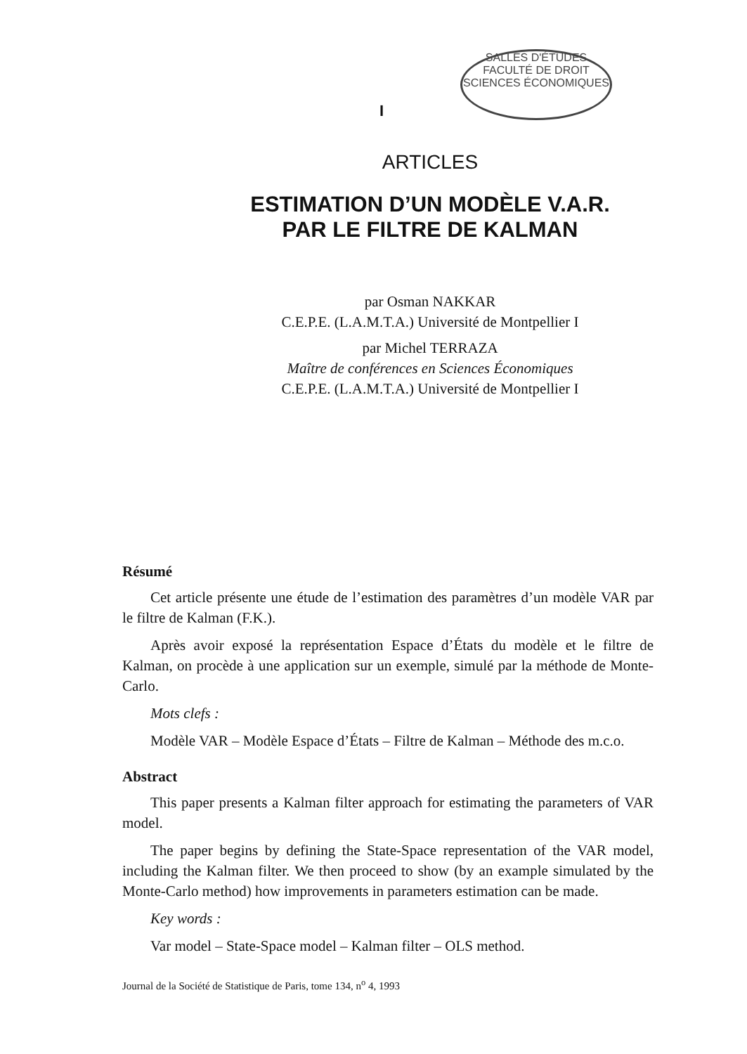SALLES D'ÉTUDES
FACULTÉ DE DROIT
SCIENCES ÉCONOMIQUES
I
ARTICLES
ESTIMATION D’UN MODÈLE V.A.R.
PAR LE FILTRE DE KALMAN
par Osman NAKKAR
C.E.P.E. (L.A.M.T.A.) Université de Montpellier I
par Michel TERRAZA
Maître de conférences en Sciences Économiques
C.E.P.E. (L.A.M.T.A.) Université de Montpellier I
Résumé
Cet article présente une étude de l’estimation des paramètres d’un modèle VAR par le filtre de Kalman (F.K.).
Après avoir exposé la représentation Espace d’États du modèle et le filtre de Kalman, on procède à une application sur un exemple, simulé par la méthode de Monte-Carlo.
Mots clefs :
Modèle VAR – Modèle Espace d’États – Filtre de Kalman – Méthode des m.c.o.
Abstract
This paper presents a Kalman filter approach for estimating the parameters of VAR model.
The paper begins by defining the State-Space representation of the VAR model, including the Kalman filter. We then proceed to show (by an example simulated by the Monte-Carlo method) how improvements in parameters estimation can be made.
Key words :
Var model – State-Space model – Kalman filter – OLS method.
Journal de la Société de Statistique de Paris, tome 134, n<sup>o</sup> 4, 1993